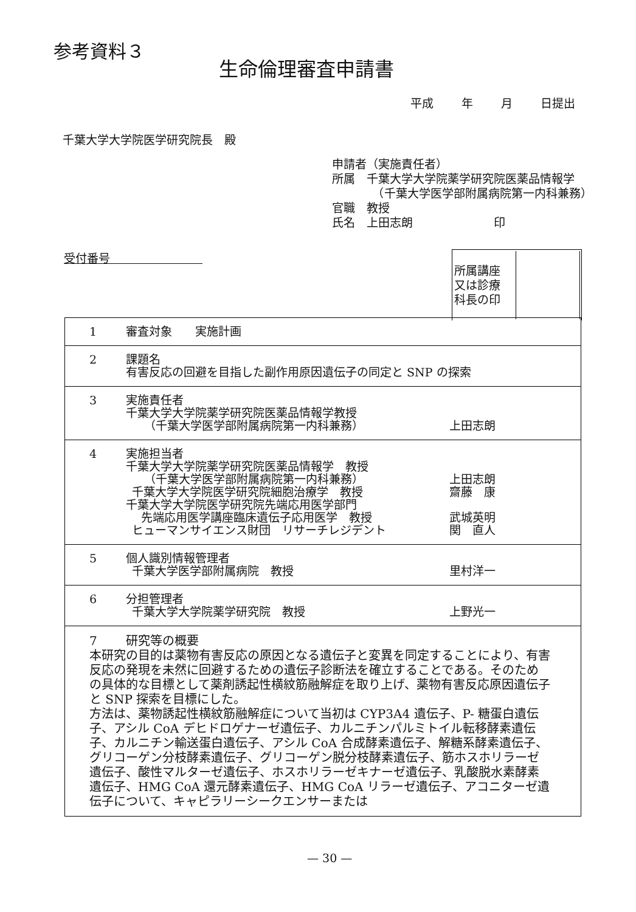参考資料３
生命倫理審査申請書
平成 年 月 日提出
千葉大学大学院医学研究院長　殿
申請者（実施責任者）
所属　千葉大学大学院薬学研究院医薬品情報学
　　　　（千葉大学医学部附属病院第一内科兼務）
官職　教授
氏名　上田志朗　　　　　　　印
受付番号　　　　　　　　
| 所属講座 又は診療 科長の印 | |
| 1 審査対象 実施計画 |
| 2 課題名 有害反応の回避を目指した副作用原因遺伝子の同定と SNP の探索 |
| 3 実施責任者 千葉大学大学院薬学研究院医薬品情報学教授 （千葉大学医学部附属病院第一内科兼務） 上田志朗 |
| 4 実施担当者 千葉大学大学院薬学研究院医薬品情報学 教授 （千葉大学医学部附属病院第一内科兼務） 上田志朗 千葉大学大学院医学研究院細胞治療学 教授 齋藤 康 千葉大学大学院医学研究院先端応用医学部門 先端応用医学講座臨床遺伝子応用医学 教授 武城英明 ヒューマンサイエンス財団 リサーチレジデント 関 直人 |
| 5 個人識別情報管理者 千葉大学医学部附属病院 教授 里村洋一 |
| 6 分担管理者 千葉大学大学院薬学研究院 教授 上野光一 |
| 7 研究等の概要 本研究の目的は薬物有害反応の原因となる遺伝子と変異を同定することにより、有害反応の発現を未然に回避するための遺伝子診断法を確立することである。そのための具体的な目標として薬剤誘起性横紋筋融解症を取り上げ、薬物有害反応原因遺伝子と SNP 探索を目標にした。 方法は、薬物誘起性横紋筋融解症について当初は CYP3A4 遺伝子、P- 糖蛋白遺伝子、アシル CoA デヒドロゲナーゼ遺伝子、カルニチンパルミトイル転移酵素遺伝子、カルニチン輸送蛋白遺伝子、アシル CoA 合成酵素遺伝子、解糖系酵素遺伝子、グリコーゲン分枝酵素遺伝子、グリコーゲン脱分枝酵素遺伝子、筋ホスホリラーゼ遺伝子、酸性マルターゼ遺伝子、ホスホリラーゼキナーゼ遺伝子、乳酸脱水素酵素遺伝子、HMG CoA 還元酵素遺伝子、HMG CoA リラーゼ遺伝子、アコニターゼ遺伝子について、キャピラリーシークエンサーまたは |
— 30 —